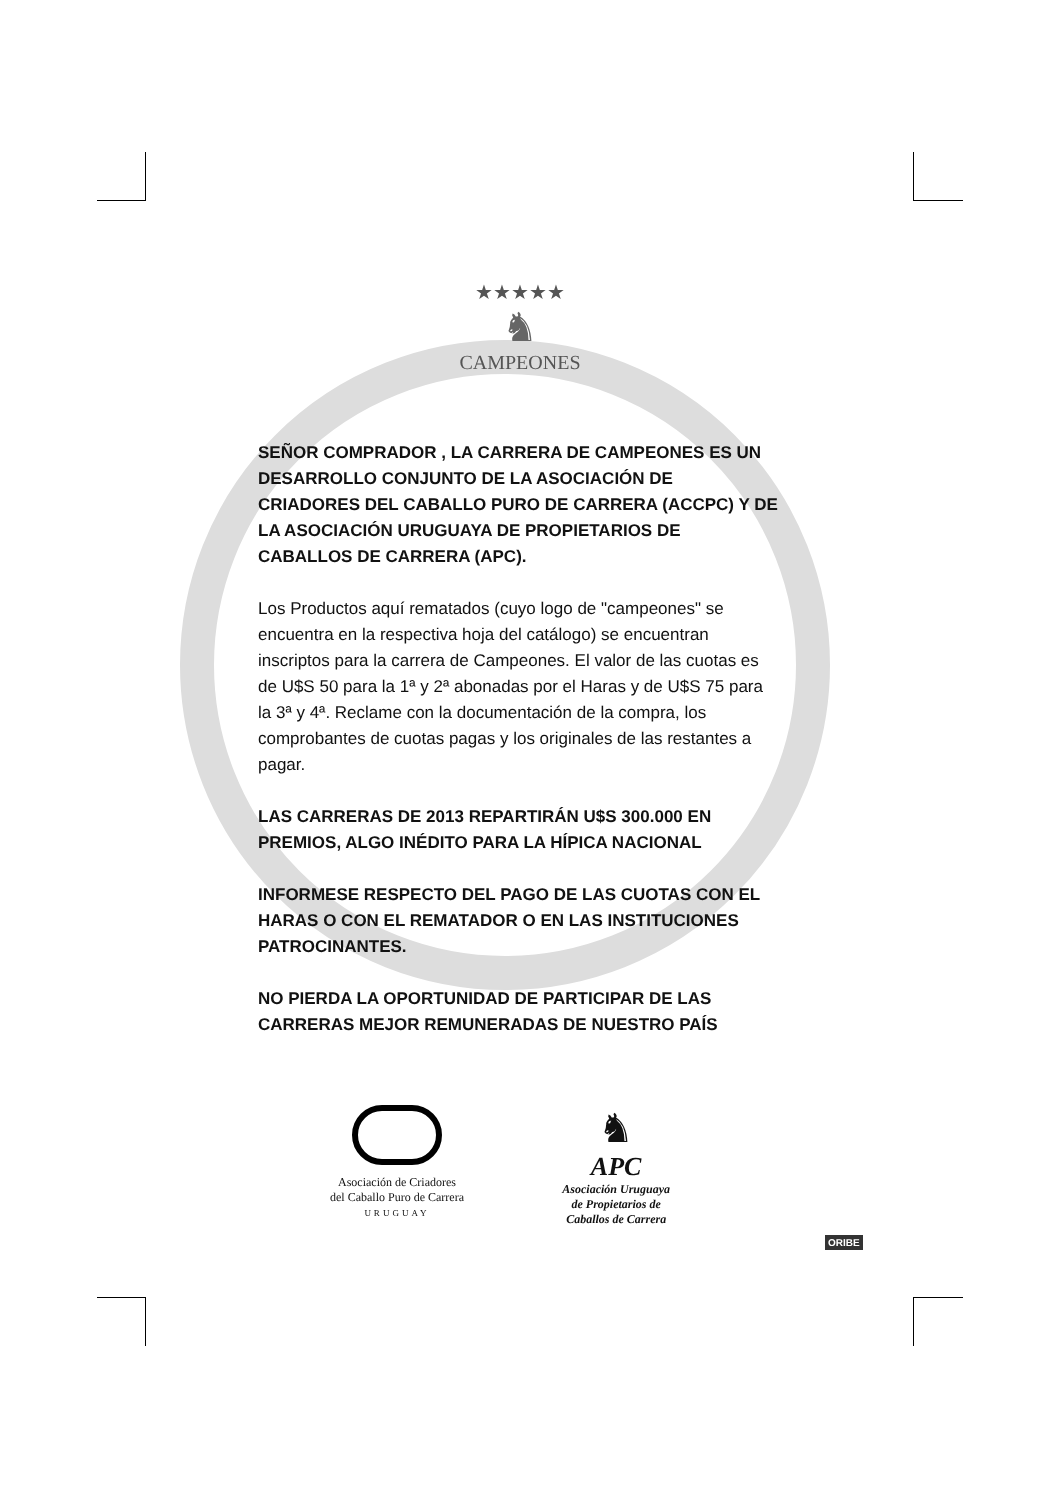★★★★★
♞
CAMPEONES
SEÑOR COMPRADOR , LA CARRERA DE CAMPEONES ES UN DESARROLLO CONJUNTO DE LA ASOCIACIÓN DE CRIADORES DEL CABALLO PURO DE CARRERA (ACCPC) Y DE LA ASOCIACIÓN URUGUAYA DE PROPIETARIOS DE CABALLOS DE CARRERA (APC).
Los Productos aquí rematados (cuyo logo de "campeones" se encuentra en la respectiva hoja del catálogo) se encuentran inscriptos para la carrera de Campeones. El valor de las cuotas es de U$S 50 para la 1ª y 2ª abonadas por el Haras y de U$S 75 para la 3ª y 4ª. Reclame con la documentación de la compra, los comprobantes de cuotas pagas y los originales de las restantes a pagar.
LAS CARRERAS DE 2013 REPARTIRÁN U$S 300.000 EN PREMIOS, ALGO INÉDITO PARA LA HÍPICA NACIONAL
INFORMESE RESPECTO DEL PAGO DE LAS CUOTAS CON EL HARAS O CON EL REMATADOR O EN LAS INSTITUCIONES PATROCINANTES.
NO PIERDA LA OPORTUNIDAD DE PARTICIPAR DE LAS CARRERAS MEJOR REMUNERADAS DE NUESTRO PAÍS
Asociación de Criadores
del Caballo Puro de Carrera
URUGUAY
♞
APC
Asociación Uruguaya
de Propietarios de
Caballos de Carrera
ORIBE